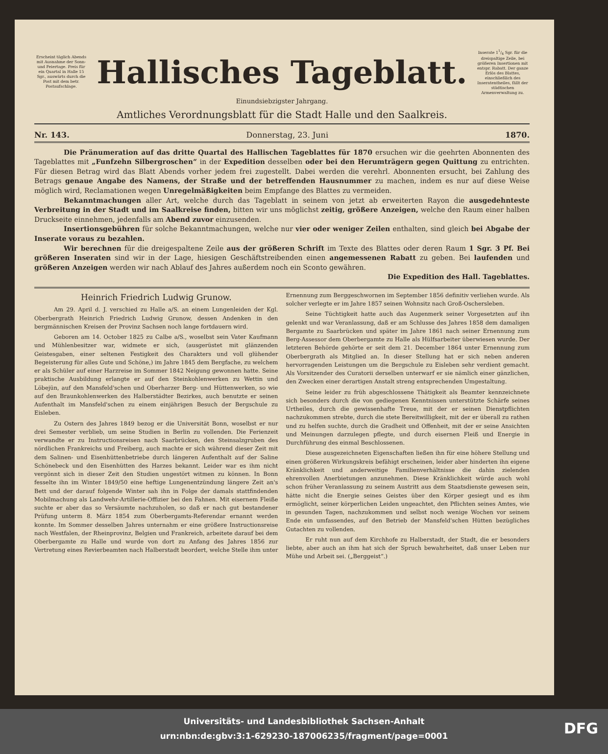Erscheint täglich Abends mit Ausnahme der Sonn- und Feiertage. Preis für ein Quartal in Halle 15 Sgr., auswärts durch die Post mit dem betr. Postaufschlage.
Hallisches Tageblatt.
Inserate 11/4 Sgr. für die dreispaltige Zeile, bei größeren Insertionen mit entspr. Rabatt. Der ganze Erlös des Blattes, einschließlich des Inseratentheiles, fällt der städtischen Armenverwaltung zu.
Einundsiebzigster Jahrgang.
Amtliches Verordnungsblatt für die Stadt Halle und den Saalkreis.
Nr. 143. Donnerstag, 23. Juni 1870.
Die Pränumeration auf das dritte Quartal des Hallischen Tageblattes für 1870 ersuchen wir die geehrten Abonnenten des Tageblattes mit „Funfzehn Silbergroschen“ in der Expedition desselben oder bei den Herumträgern gegen Quittung zu entrichten. Für diesen Betrag wird das Blatt Abends vorher jedem frei zugestellt. Dabei werden die verehrl. Abonnenten ersucht, bei Zahlung des Betrags genaue Angabe des Namens, der Straße und der betreffenden Hausnummer zu machen, indem es nur auf diese Weise möglich wird, Reclamationen wegen Unregelmäßigkeiten beim Empfange des Blattes zu vermeiden.
Bekanntmachungen aller Art, welche durch das Tageblatt in seinem von jetzt ab erweiterten Rayon die ausgedehnteste Verbreitung in der Stadt und im Saalkreise finden, bitten wir uns möglichst zeitig, größere Anzeigen, welche den Raum einer halben Druckseite einnehmen, jedenfalls am Abend zuvor einzusenden.
Insertionsgebühren für solche Bekanntmachungen, welche nur vier oder weniger Zeilen enthalten, sind gleich bei Abgabe der Inserate voraus zu bezahlen.
Wir berechnen für die dreigespaltene Zeile aus der größeren Schrift im Texte des Blattes oder deren Raum 1 Sgr. 3 Pf. Bei größeren Inseraten sind wir in der Lage, hiesigen Geschäftstreibenden einen angemessenen Rabatt zu geben. Bei laufenden und größeren Anzeigen werden wir nach Ablauf des Jahres außerdem noch ein Sconto gewähren.
Die Expedition des Hall. Tageblattes.
Heinrich Friedrich Ludwig Grunow.
Am 29. April d. J. verschied zu Halle a/S. an einem Lungenleiden der Kgl. Oberbergrath Heinrich Friedrich Ludwig Grunow, dessen Andenken in den bergmännischen Kreisen der Provinz Sachsen noch lange fortdauern wird.
Geboren am 14. October 1825 zu Calbe a/S., woselbst sein Vater Kaufmann und Mühlenbesitzer war, widmete er sich, (ausgerüstet mit glänzenden Geistesgaben, einer seltenen Festigkeit des Charakters und voll glühender Begeisterung für alles Gute und Schöne,) im Jahre 1845 dem Bergfache, zu welchem er als Schüler auf einer Harzreise im Sommer 1842 Neigung gewonnen hatte. Seine praktische Ausbildung erlangte er auf den Steinkohlenwerken zu Wettin und Löbejün, auf den Mansfeld'schen und Oberharzer Berg- und Hüttenwerken, so wie auf den Braunkohlenwerken des Halberstädter Bezirkes, auch benutzte er seinen Aufenthalt im Mansfeld'schen zu einem einjährigen Besuch der Bergschule zu Eisleben.
Zu Ostern des Jahres 1849 bezog er die Universität Bonn, woselbst er nur drei Semester verblieb, um seine Studien in Berlin zu vollenden. Die Ferienzeit verwandte er zu Instructionsreisen nach Saarbrücken, den Steinsalzgruben des nördlichen Frankreichs und Freiberg, auch machte er sich während dieser Zeit mit dem Salinen- und Eisenhüttenbetriebe durch längeren Aufenthalt auf der Saline Schönebeck und den Eisenhütten des Harzes bekannt. Leider war es ihm nicht vergönnt sich in dieser Zeit den Studien ungestört witmen zu können. In Bonn fesselte ihn im Winter 1849/50 eine heftige Lungenentzündung längere Zeit an's Bett und der darauf folgende Winter sah ihn in Folge der damals stattfindenden Mobilmachung als Landwehr-Artillerie-Offizier bei den Fahnen. Mit eisernem Fleiße suchte er aber das so Versäumte nachzuholen, so daß er nach gut bestandener Prüfung unterm 8. März 1854 zum Oberbergamts-Referendar ernannt werden konnte. Im Sommer desselben Jahres unternahm er eine größere Instructionsreise nach Westfalen, der Rheinprovinz, Belgien und Frankreich, arbeitete darauf bei dem Oberbergamte zu Halle und wurde von dort zu Anfang des Jahres 1856 zur Vertretung eines Revierbeamten nach Halberstadt beordert, welche Stelle ihm unter Ernennung zum Berggeschwornen im September 1856 definitiv verliehen wurde. Als solcher verlegte er im Jahre 1857 seinen Wohnsitz nach Groß-Oschersleben.
Seine Tüchtigkeit hatte auch das Augenmerk seiner Vorgesetzten auf ihn gelenkt und war Veranlassung, daß er am Schlusse des Jahres 1858 dem damaligen Bergamte zu Saarbrücken und später im Jahre 1861 nach seiner Ernennung zum Berg-Assessor dem Oberbergamte zu Halle als Hülfsarbeiter überwiesen wurde. Der letzteren Behörde gehörte er seit dem 21. December 1864 unter Ernennung zum Oberbergrath als Mitglied an. In dieser Stellung hat er sich neben anderen hervorragenden Leistungen um die Bergschule zu Eisleben sehr verdient gemacht. Als Vorsitzender des Curatorii derselben unterwarf er sie nämlich einer gänzlichen, den Zwecken einer derartigen Anstalt streng entsprechenden Umgestaltung.
Seine leider zu früh abgeschlossene Thätigkeit als Beamter kennzeichnete sich besonders durch die von gediegenen Kenntnissen unterstützte Schärfe seines Urtheiles, durch die gewissenhafte Treue, mit der er seinen Dienstpflichten nachzukommen strebte, durch die stete Bereitwilligkeit, mit der er überall zu rathen und zu helfen suchte, durch die Gradheit und Offenheit, mit der er seine Ansichten und Meinungen darzulegen pflegte, und durch eisernen Fleiß und Energie in Durchführung des einmal Beschlossenen.
Diese ausgezeichneten Eigenschaften ließen ihn für eine höhere Stellung und einen größeren Wirkungskreis befähigt erscheinen, leider aber hinderten ihn eigene Kränklichkeit und anderweitige Familienverhältnisse die dahin zielenden ehrenvollen Anerbietungen anzunehmen. Diese Kränklichkeit würde auch wohl schon früher Veranlassung zu seinem Austritt aus dem Staatsdienste gewesen sein, hätte nicht die Energie seines Geistes über den Körper gesiegt und es ihm ermöglicht, seiner körperlichen Leiden ungeachtet, den Pflichten seines Amtes, wie in gesunden Tagen, nachzukommen und selbst noch wenige Wochen vor seinem Ende ein umfassendes, auf den Betrieb der Mansfeld'schen Hütten bezügliches Gutachten zu vollenden.
Er ruht nun auf dem Kirchhofe zu Halberstadt, der Stadt, die er besonders liebte, aber auch an ihm hat sich der Spruch bewahrheitet, daß unser Leben nur Mühe und Arbeit sei. („Berggeist“.)
Universitäts- und Landesbibliothek Sachsen-Anhalt
urn:nbn:de:gbv:3:1-629230-187006235/fragment/page=0001
DFG